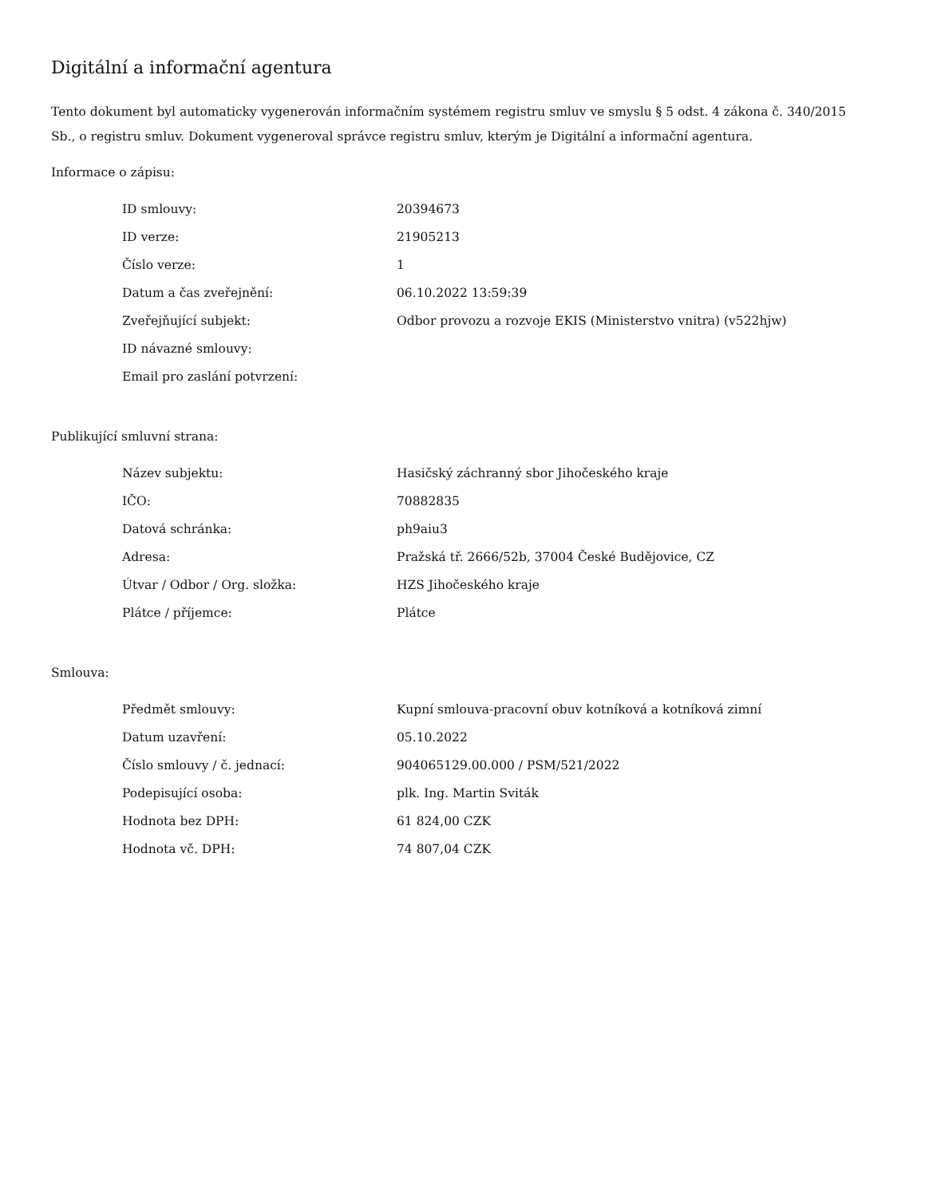Digitální a informační agentura
Tento dokument byl automaticky vygenerován informačním systémem registru smluv ve smyslu § 5 odst. 4 zákona č. 340/2015 Sb., o registru smluv. Dokument vygeneroval správce registru smluv, kterým je Digitální a informační agentura.
Informace o zápisu:
| ID smlouvy: | 20394673 |
| ID verze: | 21905213 |
| Číslo verze: | 1 |
| Datum a čas zveřejnění: | 06.10.2022 13:59:39 |
| Zveřejňující subjekt: | Odbor provozu a rozvoje EKIS (Ministerstvo vnitra) (v522hjw) |
| ID návazné smlouvy: | |
| Email pro zaslání potvrzení: | |
Publikující smluvní strana:
| Název subjektu: | Hasičský záchranný sbor Jihočeského kraje |
| IČO: | 70882835 |
| Datová schránka: | ph9aiu3 |
| Adresa: | Pražská tř. 2666/52b, 37004 České Budějovice, CZ |
| Útvar / Odbor / Org. složka: | HZS Jihočeského kraje |
| Plátce / příjemce: | Plátce |
Smlouva:
| Předmět smlouvy: | Kupní smlouva-pracovní obuv kotníková a kotníková zimní |
| Datum uzavření: | 05.10.2022 |
| Číslo smlouvy / č. jednací: | 904065129.00.000 / PSM/521/2022 |
| Podepisující osoba: | plk. Ing. Martin Sviták |
| Hodnota bez DPH: | 61 824,00 CZK |
| Hodnota vč. DPH: | 74 807,04 CZK |